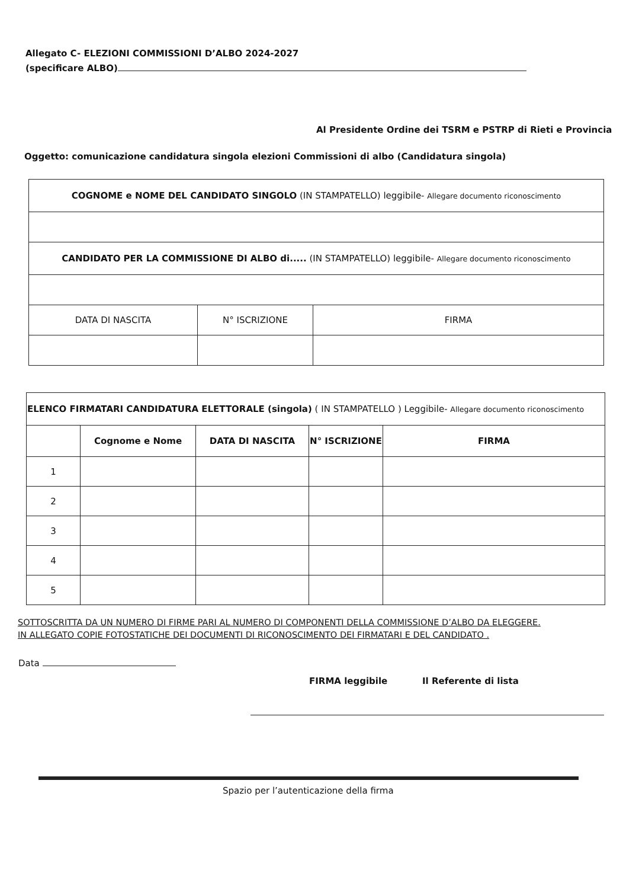Allegato C- ELEZIONI COMMISSIONI D’ALBO 2024-2027
(specificare ALBO)
Al Presidente Ordine dei TSRM e PSTRP di Rieti e Provincia
Oggetto: comunicazione candidatura singola elezioni Commissioni di albo (Candidatura singola)
| COGNOME e NOME DEL CANDIDATO SINGOLO (IN STAMPATELLO) leggibile- Allegare documento riconoscimento | | |
| CANDIDATO PER LA COMMISSIONE DI ALBO di..... (IN STAMPATELLO) leggibile- Allegare documento riconoscimento | | |
| DATA DI NASCITA | N° ISCRIZIONE | FIRMA |
| ELENCO FIRMATARI CANDIDATURA ELETTORALE (singola) ( IN STAMPATELLO ) Leggibile- Allegare documento riconoscimento | | | | |
| | Cognome e Nome | DATA DI NASCITA | N° ISCRIZIONE | FIRMA |
| 1 | | | | |
| 2 | | | | |
| 3 | | | | |
| 4 | | | | |
| 5 | | | | |
SOTTOSCRITTA DA UN NUMERO DI FIRME PARI AL NUMERO DI COMPONENTI DELLA COMMISSIONE D’ALBO DA ELEGGERE.
IN ALLEGATO COPIE FOTOSTATICHE DEI DOCUMENTI DI RICONOSCIMENTO DEI FIRMATARI E DEL CANDIDATO .
Data
FIRMA leggibile Il Referente di lista
Spazio per l’autenticazione della firma